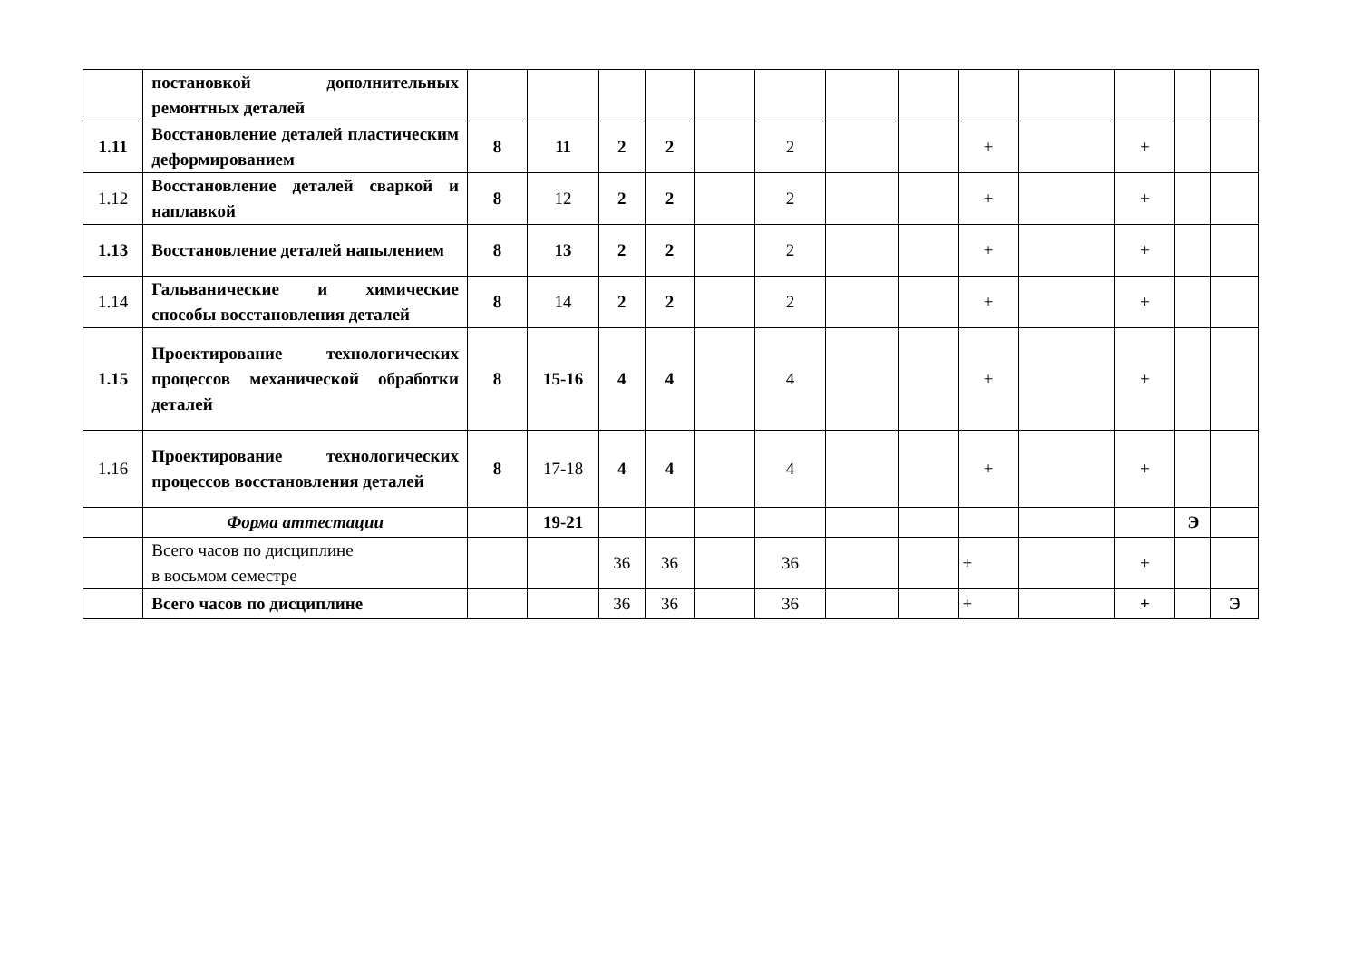| | постановкой дополнительных ремонтных деталей | | | | | | | | | | | | | |
| 1.11 | Восстановление деталей пластическим деформированием | 8 | 11 | 2 | 2 | | 2 | | | + | | + | | |
| 1.12 | Восстановление деталей сваркой и наплавкой | 8 | 12 | 2 | 2 | | 2 | | | + | | + | | |
| 1.13 | Восстановление деталей напылением | 8 | 13 | 2 | 2 | | 2 | | | + | | + | | |
| 1.14 | Гальванические и химические способы восстановления деталей | 8 | 14 | 2 | 2 | | 2 | | | + | | + | | |
| 1.15 | Проектирование технологических процессов механической обработки деталей | 8 | 15-16 | 4 | 4 | | 4 | | | + | | + | | |
| 1.16 | Проектирование технологических процессов восстановления деталей | 8 | 17-18 | 4 | 4 | | 4 | | | + | | + | | |
| | Форма аттестации | | 19-21 | | | | | | | | | | Э | |
| | Всего часов по дисциплине в восьмом семестре | | | 36 | 36 | | 36 | | | + | | + | | |
| | Всего часов по дисциплине | | | 36 | 36 | | 36 | | | + | | + | | Э |